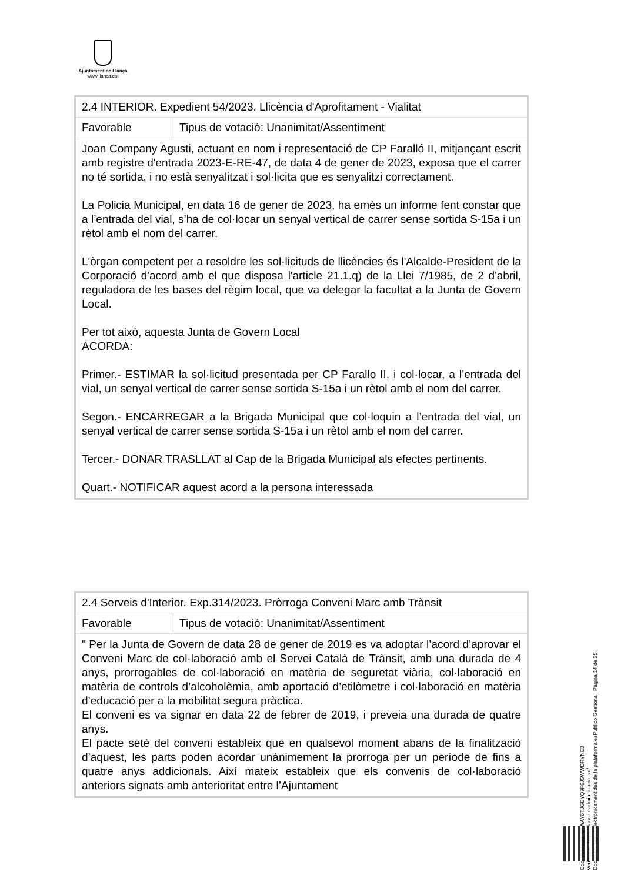Ajuntament de Llançà
www.llanca.cat
| 2.4 INTERIOR. Expedient 54/2023. Llicència d'Aprofitament - Vialitat | |
| Favorable | Tipus de votació: Unanimitat/Assentiment |
| Joan Company Agusti, actuant en nom i representació de CP Faralló II, mitjançant escrit amb registre d'entrada 2023-E-RE-47, de data 4 de gener de 2023, exposa que el carrer no té sortida, i no està senyalitzat i sol·licita que es senyalitzi correctament. La Policia Municipal, en data 16 de gener de 2023, ha emès un informe fent constar que a l’entrada del vial, s’ha de col·locar un senyal vertical de carrer sense sortida S-15a i un rètol amb el nom del carrer. L'òrgan competent per a resoldre les sol·licituds de llicències és l'Alcalde-President de la Corporació d'acord amb el que disposa l'article 21.1.q) de la Llei 7/1985, de 2 d'abril, reguladora de les bases del règim local, que va delegar la facultat a la Junta de Govern Local. Per tot això, aquesta Junta de Govern Local ACORDA: Primer.- ESTIMAR la sol·licitud presentada per CP Farallo II, i col·locar, a l’entrada del vial, un senyal vertical de carrer sense sortida S-15a i un rètol amb el nom del carrer. Segon.- ENCARREGAR a la Brigada Municipal que col·loquin a l’entrada del vial, un senyal vertical de carrer sense sortida S-15a i un rètol amb el nom del carrer. Tercer.- DONAR TRASLLAT al Cap de la Brigada Municipal als efectes pertinents. Quart.- NOTIFICAR aquest acord a la persona interessada | |
| 2.4 Serveis d'Interior. Exp.314/2023. Pròrroga Conveni Marc amb Trànsit | |
| Favorable | Tipus de votació: Unanimitat/Assentiment |
| " Per la Junta de Govern de data 28 de gener de 2019 es va adoptar l’acord d’aprovar el Conveni Marc de col·laboració amb el Servei Català de Trànsit, amb una durada de 4 anys, prorrogables de col·laboració en matèria de seguretat viària, col·laboració en matèria de controls d’alcoholèmia, amb aportació d’etilòmetre i col·laboració en matèria d’educació per a la mobilitat segura pràctica. El conveni es va signar en data 22 de febrer de 2019, i preveia una durada de quatre anys. El pacte setè del conveni estableix que en qualsevol moment abans de la finalització d’aquest, les parts poden acordar unànimement la prorroga per un període de fins a quatre anys addicionals. Així mateix estableix que els convenis de col·laboració anteriors signats amb anterioritat entre l’Ajuntament | |
Codi Validació: 6PWAY6TJGEYQ9F6J5WWDRYNE3
Verificació: https://llanca.eadministracio.cat/
Document signat electrònicament des de la plataforma esPublico Gestiona | Pàgina 14 de 25